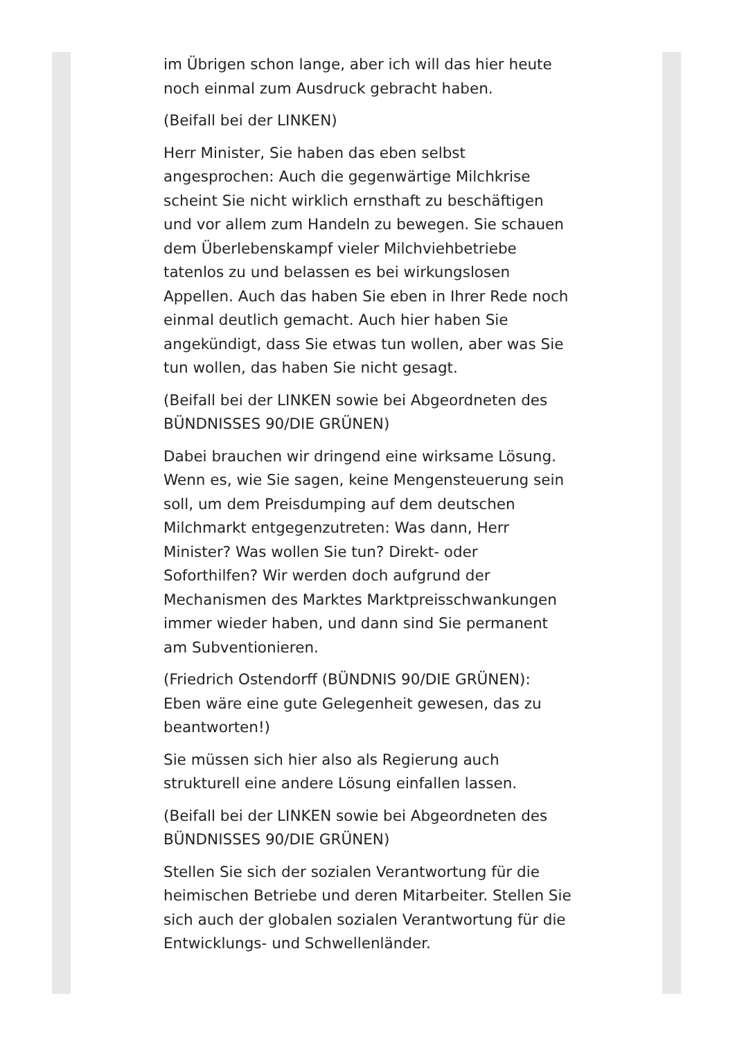im Übrigen schon lange, aber ich will das hier heute noch einmal zum Ausdruck gebracht haben.
(Beifall bei der LINKEN)
Herr Minister, Sie haben das eben selbst angesprochen: Auch die gegenwärtige Milchkrise scheint Sie nicht wirklich ernsthaft zu beschäftigen und vor allem zum Handeln zu bewegen. Sie schauen dem Überlebenskampf vieler Milchviehbetriebe tatenlos zu und belassen es bei wirkungslosen Appellen. Auch das haben Sie eben in Ihrer Rede noch einmal deutlich gemacht. Auch hier haben Sie angekündigt, dass Sie etwas tun wollen, aber was Sie tun wollen, das haben Sie nicht gesagt.
(Beifall bei der LINKEN sowie bei Abgeordneten des BÜNDNISSES 90/DIE GRÜNEN)
Dabei brauchen wir dringend eine wirksame Lösung. Wenn es, wie Sie sagen, keine Mengensteuerung sein soll, um dem Preisdumping auf dem deutschen Milchmarkt entgegenzutreten: Was dann, Herr Minister? Was wollen Sie tun? Direkt- oder Soforthilfen? Wir werden doch aufgrund der Mechanismen des Marktes Marktpreisschwankungen immer wieder haben, und dann sind Sie permanent am Subventionieren.
(Friedrich Ostendorff (BÜNDNIS 90/DIE GRÜNEN): Eben wäre eine gute Gelegenheit gewesen, das zu beantworten!)
Sie müssen sich hier also als Regierung auch strukturell eine andere Lösung einfallen lassen.
(Beifall bei der LINKEN sowie bei Abgeordneten des BÜNDNISSES 90/DIE GRÜNEN)
Stellen Sie sich der sozialen Verantwortung für die heimischen Betriebe und deren Mitarbeiter. Stellen Sie sich auch der globalen sozialen Verantwortung für die Entwicklungs- und Schwellenländer.